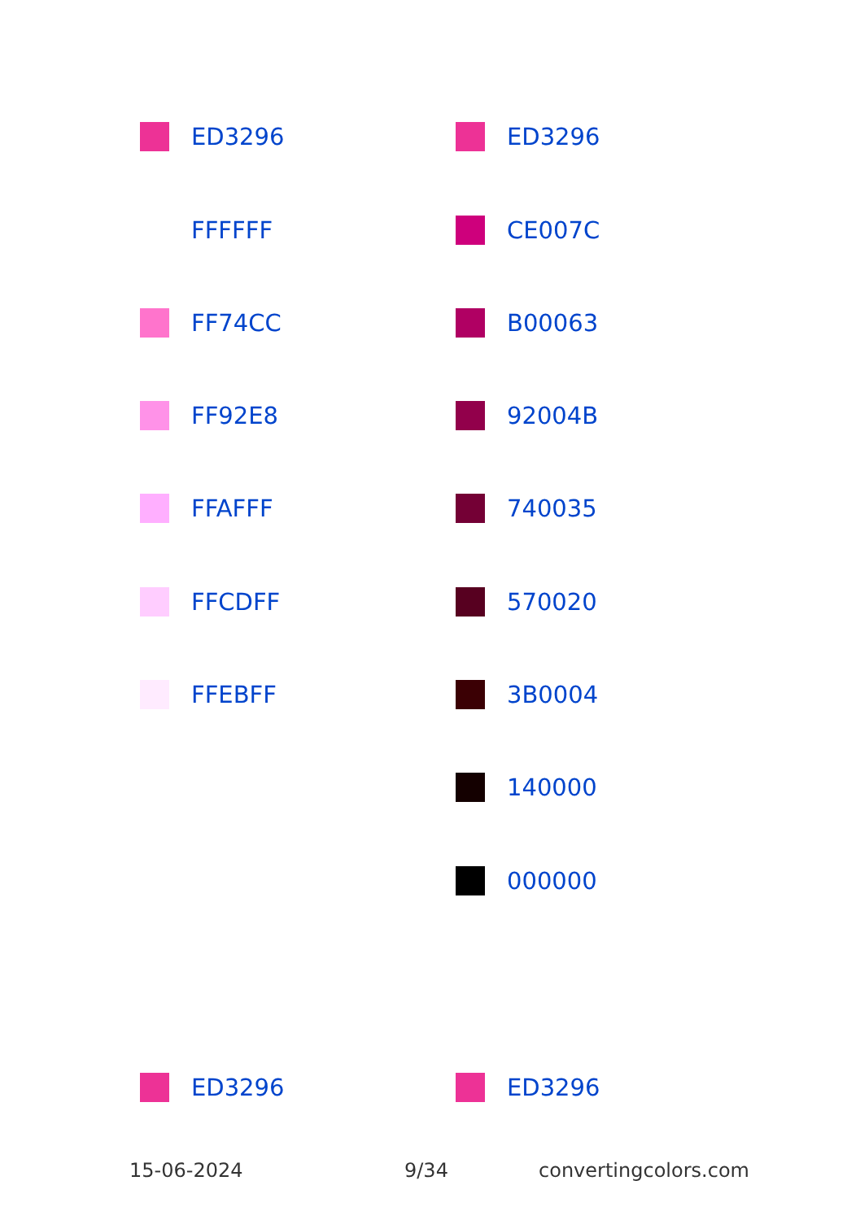ED3296 ED3296
FFFFFF CE007C
FF74CC B00063
FF92E8 92004B
FFAFFF 740035
FFCDFF 570020
FFEBFF 3B0004
140000
000000
ED3296 ED3296
15-06-2024 9/34 convertingcolors.com